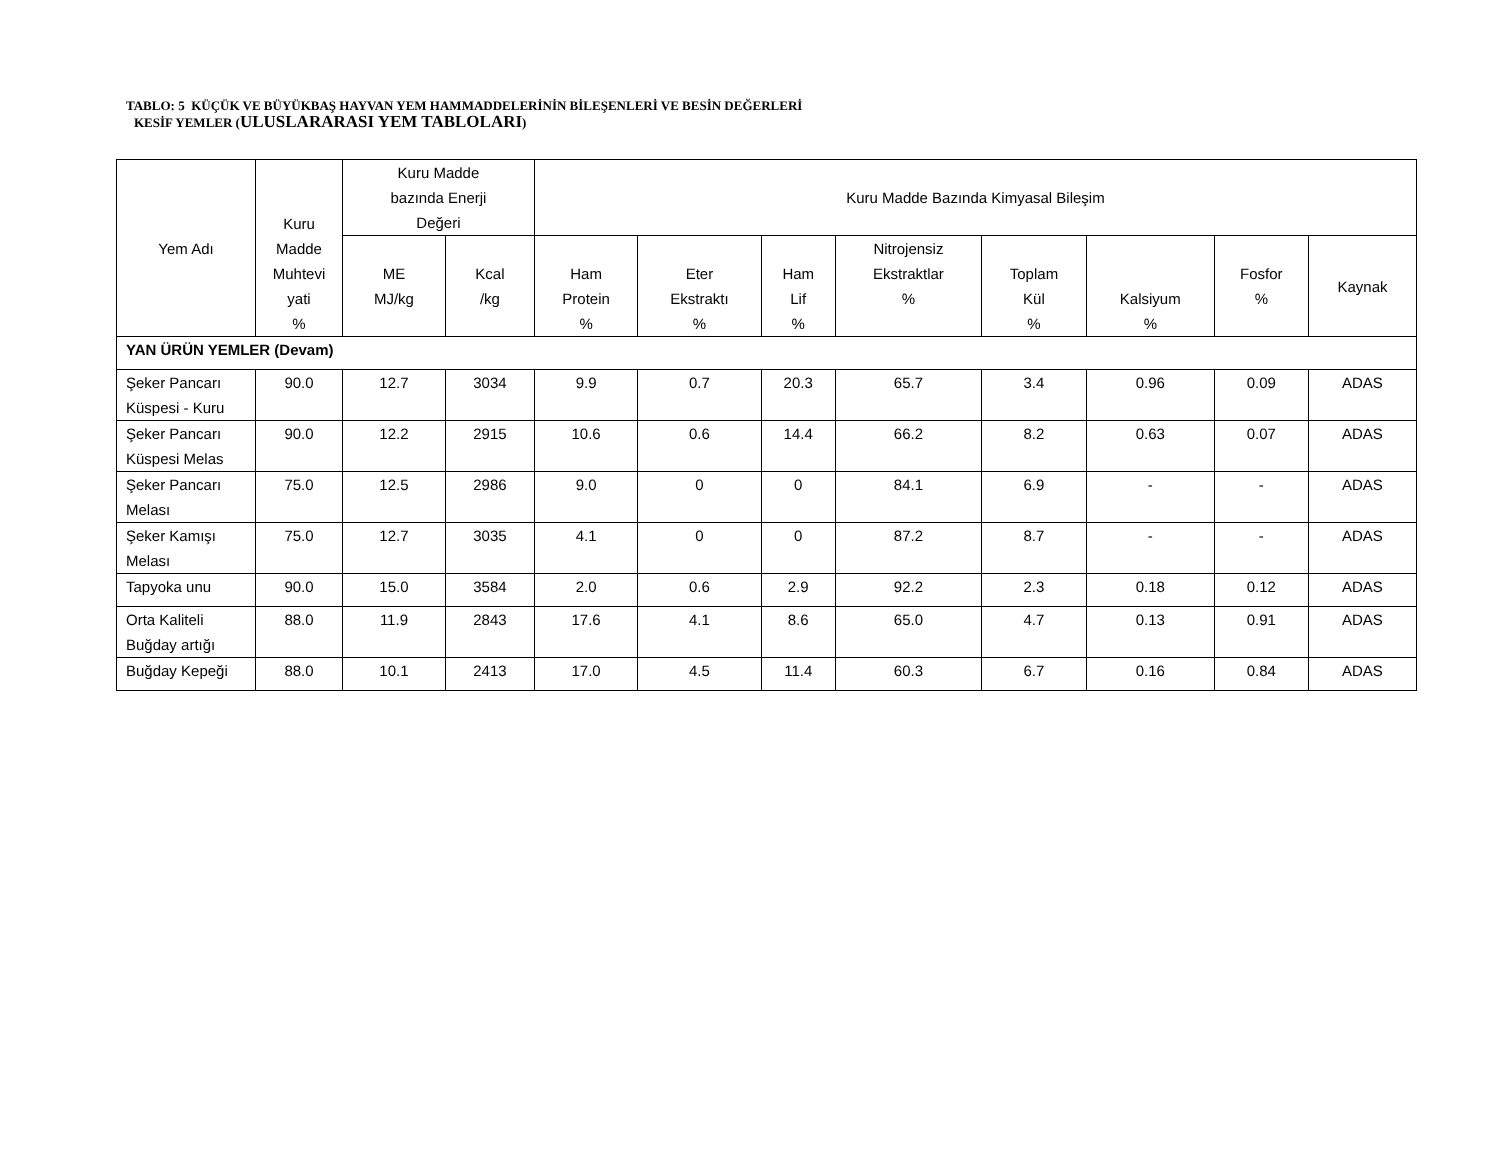TABLO: 5 KÜÇÜK VE BÜYÜKBAŞ HAYVAN YEM HAMMADDELERİNİN BİLEŞENLERİ VE BESİN DEĞERLERİ
KESİF YEMLER (ULUSLARARASI YEM TABLOLARI)
| Yem Adı | Kuru Madde Muhtevi yati % | Kuru Madde bazında Enerji Değeri | | Kuru Madde Bazında Kimyasal Bileşim | | | | | | | |
| --- | --- | --- | --- | --- | --- | --- | --- | --- | --- | --- | --- |
| | | ME MJ/kg | Kcal /kg | Ham Protein % | Eter Ekstraktı % | Ham Lif % | Nitrojensiz Ekstraktlar % | Toplam Kül % | Kalsiyum % | Fosfor % | Kaynak |
| YAN ÜRÜN YEMLER (Devam) | | | | | | | | | | | |
| Şeker Pancarı Küspesi - Kuru | 90.0 | 12.7 | 3034 | 9.9 | 0.7 | 20.3 | 65.7 | 3.4 | 0.96 | 0.09 | ADAS |
| Şeker Pancarı Küspesi Melas | 90.0 | 12.2 | 2915 | 10.6 | 0.6 | 14.4 | 66.2 | 8.2 | 0.63 | 0.07 | ADAS |
| Şeker Pancarı Melası | 75.0 | 12.5 | 2986 | 9.0 | 0 | 0 | 84.1 | 6.9 | - | - | ADAS |
| Şeker Kamışı Melası | 75.0 | 12.7 | 3035 | 4.1 | 0 | 0 | 87.2 | 8.7 | - | - | ADAS |
| Tapyoka unu | 90.0 | 15.0 | 3584 | 2.0 | 0.6 | 2.9 | 92.2 | 2.3 | 0.18 | 0.12 | ADAS |
| Orta Kaliteli Buğday artığı | 88.0 | 11.9 | 2843 | 17.6 | 4.1 | 8.6 | 65.0 | 4.7 | 0.13 | 0.91 | ADAS |
| Buğday Kepeği | 88.0 | 10.1 | 2413 | 17.0 | 4.5 | 11.4 | 60.3 | 6.7 | 0.16 | 0.84 | ADAS |